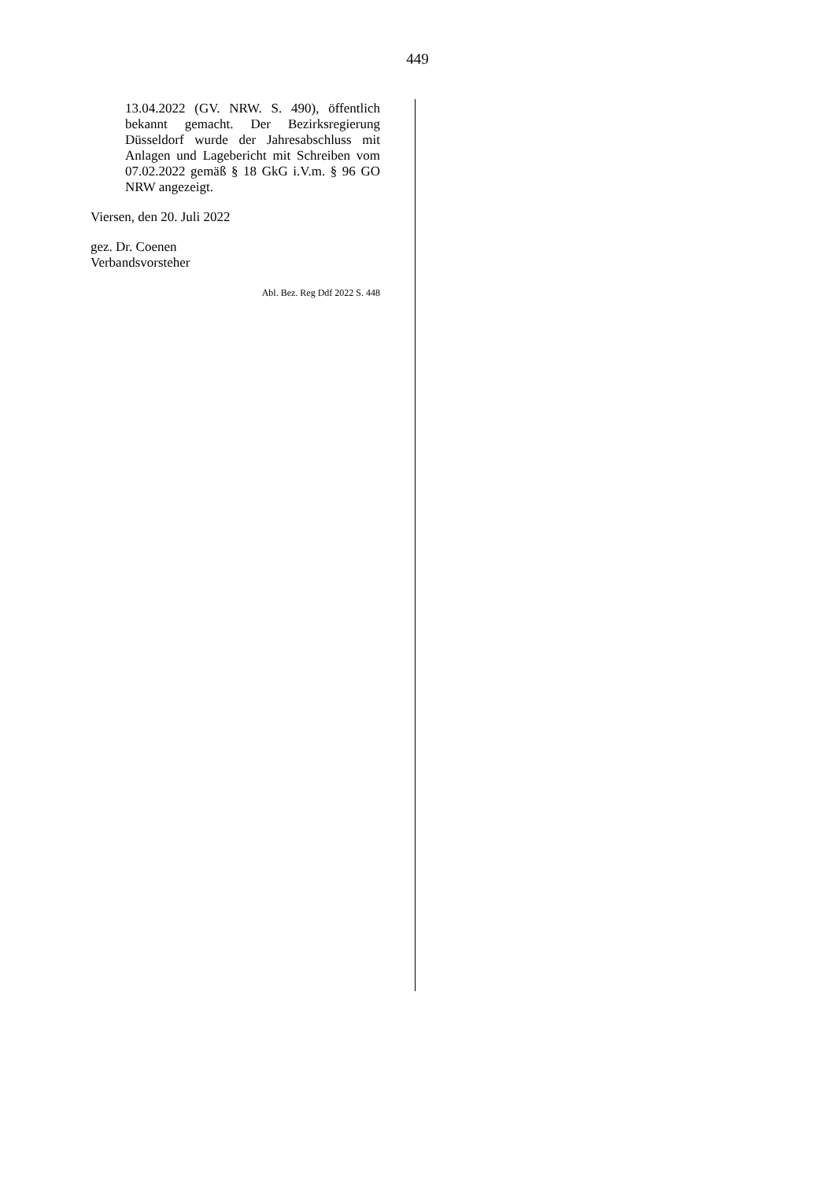449
13.04.2022 (GV. NRW. S. 490), öffentlich bekannt gemacht. Der Bezirksregierung Düsseldorf wurde der Jahresabschluss mit Anlagen und Lagebericht mit Schreiben vom 07.02.2022 gemäß § 18 GkG i.V.m. § 96 GO NRW angezeigt.
Viersen, den 20. Juli 2022
gez. Dr. Coenen
Verbandsvorsteher
Abl. Bez. Reg Ddf 2022 S. 448